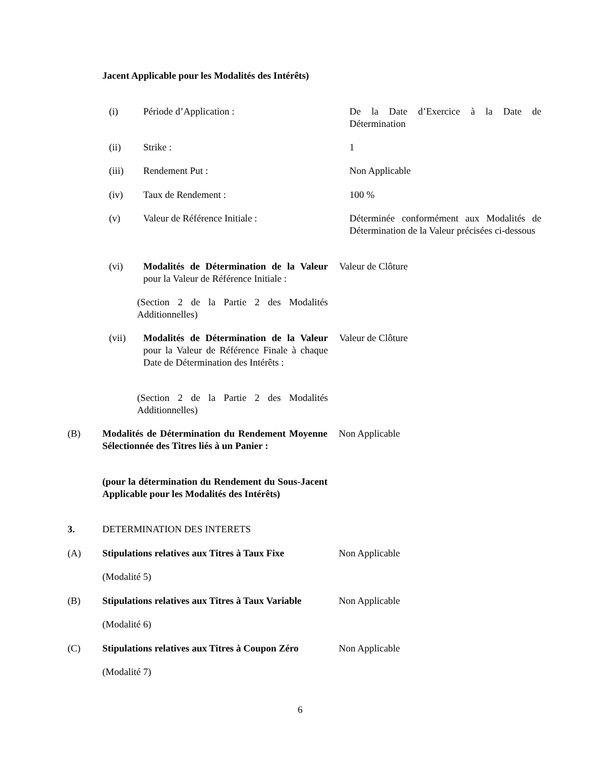Jacent Applicable pour les Modalités des Intérêts)
(i) Période d’Application : De la Date d’Exercice à la Date de Détermination
(ii) Strike : 1
(iii) Rendement Put : Non Applicable
(iv) Taux de Rendement : 100 %
(v) Valeur de Référence Initiale : Déterminée conformément aux Modalités de Détermination de la Valeur précisées ci-dessous
(vi) Modalités de Détermination de la Valeur pour la Valeur de Référence Initiale :
Valeur de Clôture
(Section 2 de la Partie 2 des Modalités Additionnelles)
(vii) Modalités de Détermination de la Valeur pour la Valeur de Référence Finale à chaque Date de Détermination des Intérêts :
Valeur de Clôture
(Section 2 de la Partie 2 des Modalités Additionnelles)
(B) Modalités de Détermination du Rendement Moyenne Sélectionnée des Titres liés à un Panier :
Non Applicable
(pour la détermination du Rendement du Sous-Jacent Applicable pour les Modalités des Intérêts)
3. DETERMINATION DES INTERETS
(A) Stipulations relatives aux Titres à Taux Fixe
Non Applicable
(Modalité 5)
(B) Stipulations relatives aux Titres à Taux Variable
Non Applicable
(Modalité 6)
(C) Stipulations relatives aux Titres à Coupon Zéro
Non Applicable
(Modalité 7)
6